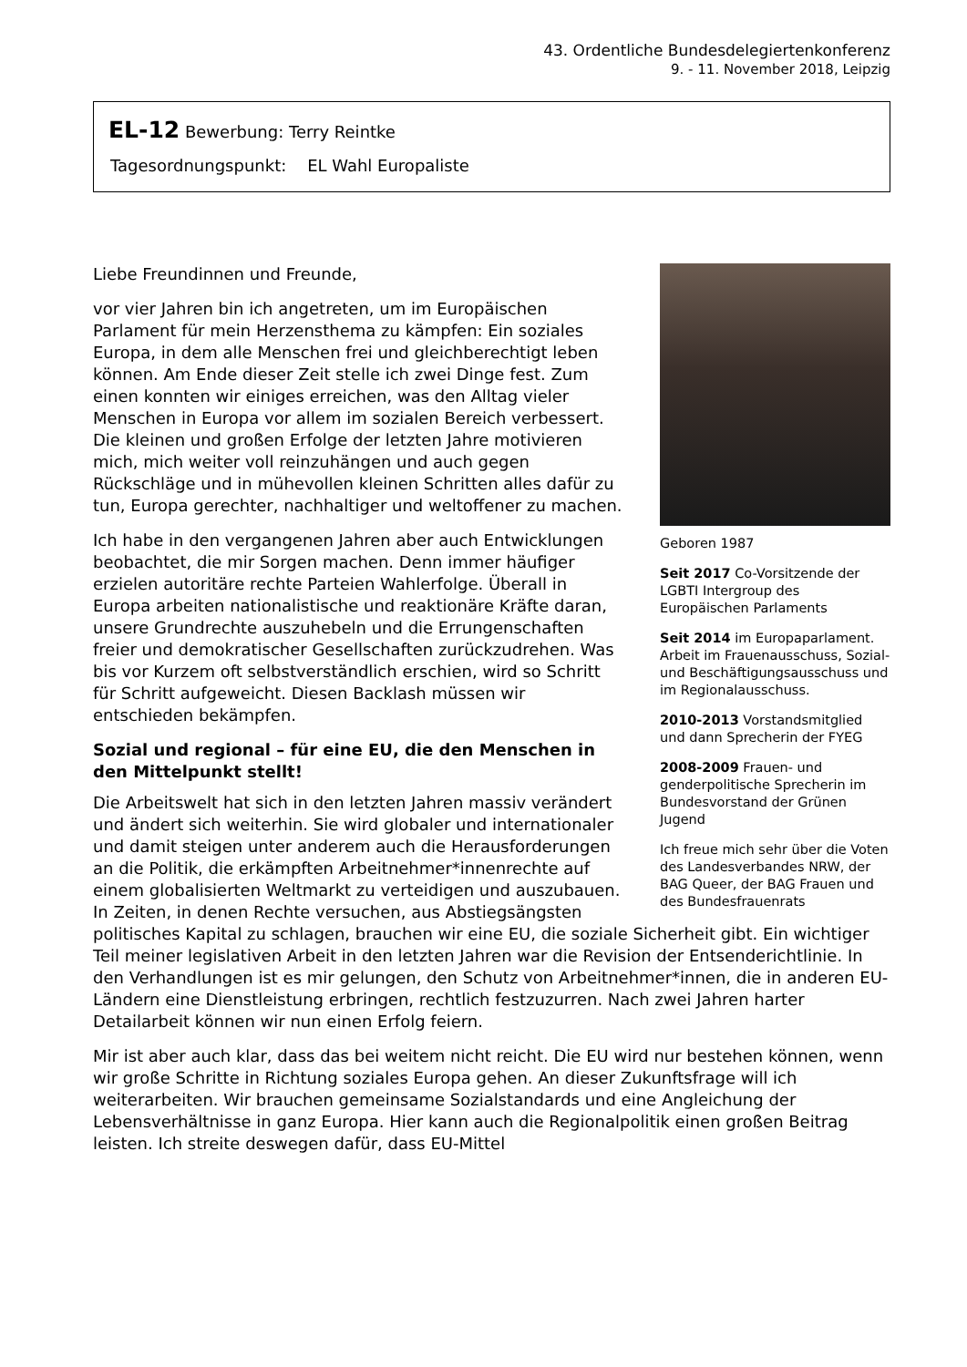43. Ordentliche Bundesdelegiertenkonferenz
9. - 11. November 2018, Leipzig
EL-12 Bewerbung: Terry Reintke
Tagesordnungspunkt: EL Wahl Europaliste
Geboren 1987
Seit 2017 Co-Vorsitzende der LGBTI Intergroup des Europäischen Parlaments
Seit 2014 im Europaparlament. Arbeit im Frauenausschuss, Sozial- und Beschäftigungsausschuss und im Regionalausschuss.
2010-2013 Vorstandsmitglied und dann Sprecherin der FYEG
2008-2009 Frauen- und genderpolitische Sprecherin im Bundesvorstand der Grünen Jugend
Ich freue mich sehr über die Voten des Landesverbandes NRW, der BAG Queer, der BAG Frauen und des Bundesfrauenrats
Liebe Freundinnen und Freunde,
vor vier Jahren bin ich angetreten, um im Europäischen Parlament für mein Herzensthema zu kämpfen: Ein soziales Europa, in dem alle Menschen frei und gleichberechtigt leben können. Am Ende dieser Zeit stelle ich zwei Dinge fest. Zum einen konnten wir einiges erreichen, was den Alltag vieler Menschen in Europa vor allem im sozialen Bereich verbessert. Die kleinen und großen Erfolge der letzten Jahre motivieren mich, mich weiter voll reinzuhängen und auch gegen Rückschläge und in mühevollen kleinen Schritten alles dafür zu tun, Europa gerechter, nachhaltiger und weltoffener zu machen.
Ich habe in den vergangenen Jahren aber auch Entwicklungen beobachtet, die mir Sorgen machen. Denn immer häufiger erzielen autoritäre rechte Parteien Wahlerfolge. Überall in Europa arbeiten nationalistische und reaktionäre Kräfte daran, unsere Grundrechte auszuhebeln und die Errungenschaften freier und demokratischer Gesellschaften zurückzudrehen. Was bis vor Kurzem oft selbstverständlich erschien, wird so Schritt für Schritt aufgeweicht. Diesen Backlash müssen wir entschieden bekämpfen.
Sozial und regional – für eine EU, die den Menschen in den Mittelpunkt stellt!
Die Arbeitswelt hat sich in den letzten Jahren massiv verändert und ändert sich weiterhin. Sie wird globaler und internationaler und damit steigen unter anderem auch die Herausforderungen an die Politik, die erkämpften Arbeitnehmer*innenrechte auf einem globalisierten Weltmarkt zu verteidigen und auszubauen. In Zeiten, in denen Rechte versuchen, aus Abstiegsängsten politisches Kapital zu schlagen, brauchen wir eine EU, die soziale Sicherheit gibt. Ein wichtiger Teil meiner legislativen Arbeit in den letzten Jahren war die Revision der Entsenderichtlinie. In den Verhandlungen ist es mir gelungen, den Schutz von Arbeitnehmer*innen, die in anderen EU-Ländern eine Dienstleistung erbringen, rechtlich festzuzurren. Nach zwei Jahren harter Detailarbeit können wir nun einen Erfolg feiern.
Mir ist aber auch klar, dass das bei weitem nicht reicht. Die EU wird nur bestehen können, wenn wir große Schritte in Richtung soziales Europa gehen. An dieser Zukunftsfrage will ich weiterarbeiten. Wir brauchen gemeinsame Sozialstandards und eine Angleichung der Lebensverhältnisse in ganz Europa. Hier kann auch die Regionalpolitik einen großen Beitrag leisten. Ich streite deswegen dafür, dass EU-Mittel